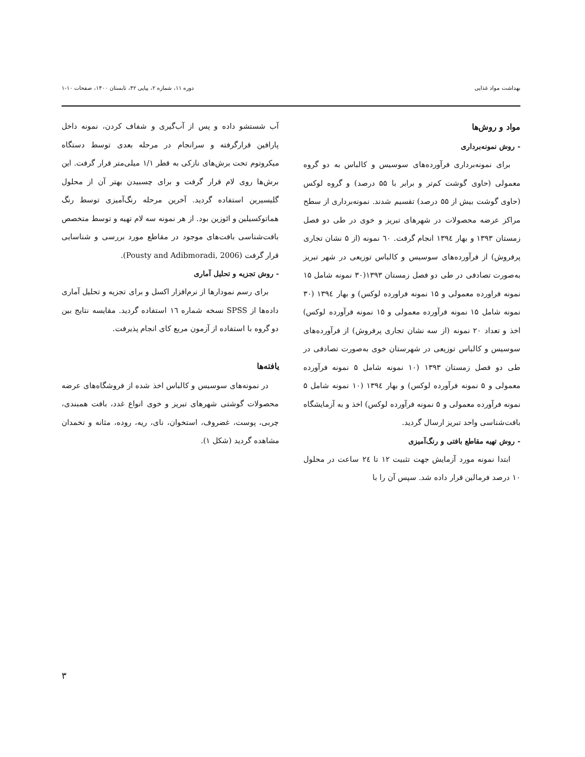بهداشت مواد غذایی دوره ۱۱، شماره ۲، پیاپی ۴۲، تابستان ۱۴۰۰، صفحات ۱۰-۱
مواد و روش‌ها
- روش نمونه‌برداری
برای نمونه‌برداری فرآورده‌های سوسیس و کالباس به دو گروه معمولی (حاوی گوشت کم‌تر و برابر با ۵۵ درصد) و گروه لوکس (حاوی گوشت بیش از ۵۵ درصد) تقسیم شدند. نمونه‌برداری از سطح مراکز عرضه محصولات در شهرهای تبریز و خوی در طی دو فصل زمستان ۱۳۹۳ و بهار ۱۳۹٤ انجام گرفت. ٦۰ نمونه (از ۵ نشان تجاری پرفروش) از فرآورده‌های سوسیس و کالباس توزیعی در شهر تبریز به‌صورت تصادفی در طی دو فصل زمستان ۱۳۹۳(۳۰ نمونه شامل ۱۵ نمونه فراورده معمولی و ۱۵ نمونه فراورده لوکس) و بهار ۱۳۹٤ (۳۰ نمونه شامل ۱۵ نمونه فرآورده معمولی و ۱۵ نمونه فرآورده لوکس) اخذ و تعداد ۲۰ نمونه (از سه نشان تجاری پرفروش) از فرآورده‌های سوسیس و کالباس توزیعی در شهرستان خوی به‌صورت تصادفی در طی دو فصل زمستان ۱۳۹۳ (۱۰ نمونه شامل ۵ نمونه فرآورده معمولی و ۵ نمونه فرآورده لوکس) و بهار ۱۳۹٤ (۱۰ نمونه شامل ۵ نمونه فرآورده معمولی و ۵ نمونه فرآورده لوکس) اخذ و به آزمایشگاه بافت‌شناسی واحد تبریز ارسال گردید.
- روش تهیه مقاطع بافتی و رنگ‌آمیزی
ابتدا نمونه مورد آزمایش جهت تثبیت ۱۲ تا ۲٤ ساعت در محلول ۱۰ درصد فرمالین قرار داده شد. سپس آن را با
آب شستشو داده و پس از آب‌گیری و شفاف کردن، نمونه داخل پارافین قرارگرفته و سرانجام در مرحله بعدی توسط دستگاه میکروتوم تحت برش‌های نازکی به قطر ۱/۱ میلی‌متر قرار گرفت. این برش‌ها روی لام قرار گرفت و برای چسبیدن بهتر آن از محلول گلیسیرین استفاده گردید. آخرین مرحله رنگ‌آمیزی توسط رنگ هماتوکسیلین و ائوزین بود. از هر نمونه سه لام تهیه و توسط متخصص بافت‌شناسی بافت‌های موجود در مقاطع مورد بررسی و شناسایی قرار گرفت (Pousty and Adibmoradi, 2006).
- روش تجزیه و تحلیل آماری
برای رسم نمودارها از نرم‌افزار اکسل و برای تجزیه و تحلیل آماری داده‌ها از SPSS نسخه شماره ١٦ استفاده گردید. مقایسه نتایج بین دو گروه با استفاده از آزمون مربع کای انجام پذیرفت.
یافته‌ها
در نمونه‌های سوسیس و کالباس اخذ شده از فروشگاه‌های عرضه محصولات گوشتی شهرهای تبریز و خوی انواع غدد، بافت همبندی، چربی، پوست، غضروف، استخوان، نای، ریه، روده، مثانه و تخمدان مشاهده گردید (شکل ۱).
۳